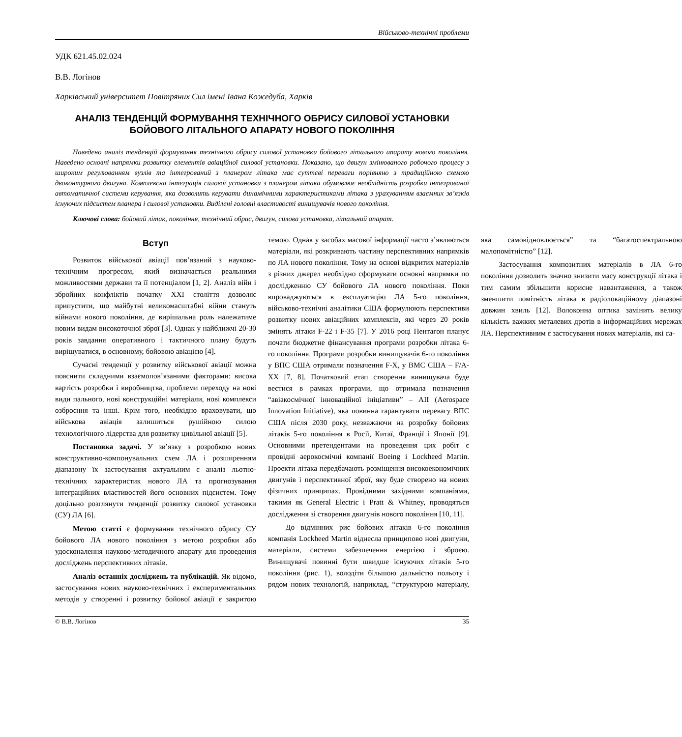Військово-технічні проблеми
УДК 621.45.02.024
В.В. Логінов
Харківський університет Повітряних Сил імені Івана Кожедуба, Харків
АНАЛІЗ ТЕНДЕНЦІЙ ФОРМУВАННЯ ТЕХНІЧНОГО ОБРИСУ СИЛОВОЇ УСТАНОВКИ БОЙОВОГО ЛІТАЛЬНОГО АПАРАТУ НОВОГО ПОКОЛІННЯ
Наведено аналіз тенденцій формування технічного обрису силової установки бойового літального апарату нового покоління. Наведено основні напрямки розвитку елементів авіаційної силової установки. Показано, що двигун змінюваного робочого процесу з широким регулюванням вузлів та інтегрований з планером літака має суттєві переваги порівняно з традиційною схемою двоконтурного двигуна. Комплексна інтеграція силової установки з планером літака обумовлює необхідність розробки інтегрованої автоматичної системи керування, яка дозволить керувати динамічними характеристиками літака з урахуванням взаємних зв’язків існуючих підсистем планера і силової установки. Виділені головні властивості винищувачів нового покоління.
Ключові слова: бойовий літак, покоління, технічний обрис, двигун, силова установка, літальний апарат.
Вступ
Розвиток військової авіації пов’язаний з науково-технічним прогресом, який визначається реальними можливостями держави та її потенціалом [1, 2]. Аналіз війн і збройних конфліктів початку ХХІ століття дозволяє припустити, що майбутні великомасштабні війни стануть війнами нового покоління, де вирішальна роль належатиме новим видам високоточної зброї [3]. Однак у найближчі 20-30 років завдання оперативного і тактичного плану будуть вирішуватися, в основному, бойовою авіацією [4].
Сучасні тенденції у розвитку військової авіації можна пояснити складними взаємопов’язаними факторами: висока вартість розробки і виробництва, проблеми переходу на нові види пального, нові конструкційні матеріали, нові комплекси озброєння та інші. Крім того, необхідно враховувати, що військова авіація залишиться рушійною силою технологічного лідерства для розвитку цивільної авіації [5].
Постановка задачі. У зв’язку з розробкою нових конструктивно-компонувальних схем ЛА і розширенням діапазону їх застосування актуальним є аналіз льотно-технічних характеристик нового ЛА та прогнозування інтеграційних властивостей його основних підсистем. Тому доцільно розглянути тенденції розвитку силової установки (СУ) ЛА [6].
Метою статті є формування технічного обрису СУ бойового ЛА нового покоління з метою розробки або удосконалення науково-методичного апарату для проведення досліджень перспективних літаків.
Аналіз останніх досліджень та публікацій. Як відомо, застосування нових науково-технічних і експериментальних методів у створенні і розвитку бойової авіації є закритою темою. Однак у засобах масової інформації часто з’являються матеріали, які розкривають частину перспективних напрямків по ЛА нового покоління. Тому на основі відкритих матеріалів з різних джерел необхідно сформувати основні напрямки по дослідженню СУ бойового ЛА нового покоління. Поки впроваджуються в експлуатацію ЛА 5-го покоління, військово-технічні аналітики США формулюють перспективи розвитку нових авіаційних комплексів, які через 20 років змінять літаки F-22 і F-35 [7]. У 2016 році Пентагон планує почати бюджетне фінансування програми розробки літака 6-го покоління. Програми розробки винищувачів 6-го покоління у ВПС США отримали позначення F-X, у ВМС США – F/A-XX [7, 8]. Початковий етап створення винищувача буде вестися в рамках програми, що отримала позначення “авіакосмічної інноваційної ініціативи” – AII (Aerospace Innovation Initiative), яка повинна гарантувати перевагу ВПС США після 2030 року, незважаючи на розробку бойових літаків 5-го покоління в Росії, Китаї, Франції і Японії [9]. Основними претендентами на проведення цих робіт є провідні аерокосмічні компанії Boeing і Lockheed Martin. Проекти літака передбачають розміщення високоекономічних двигунів і перспективної зброї, яку буде створено на нових фізичних принципах. Провідними західними компаніями, такими як General Electric і Pratt & Whitney, проводяться дослідження зі створення двигунів нового покоління [10, 11].
До відмінних рис бойових літаків 6-го покоління компанія Lockheed Martin віднесла принципово нові двигуни, матеріали, системи забезпечення енергією і зброєю. Винищувачі повинні бути швидше існуючих літаків 5-го покоління (рис. 1), володіти більшою дальністю польоту і рядом нових технологій, наприклад, “структурою матеріалу, яка самовідновлюється” та “багатоспектральною малопомітністю” [12].
Застосування композитних матеріалів в ЛА 6-го покоління дозволить значно знизити масу конструкції літака і тим самим збільшити корисне навантаження, а також зменшити помітність літака в радіолокаційному діапазоні довжин хвиль [12]. Волоконна оптика замінить велику кількість важких металевих дротів в інформаційних мережах ЛА. Перспективним є застосування нових матеріалів, які са-
© В.В. Логінов 35